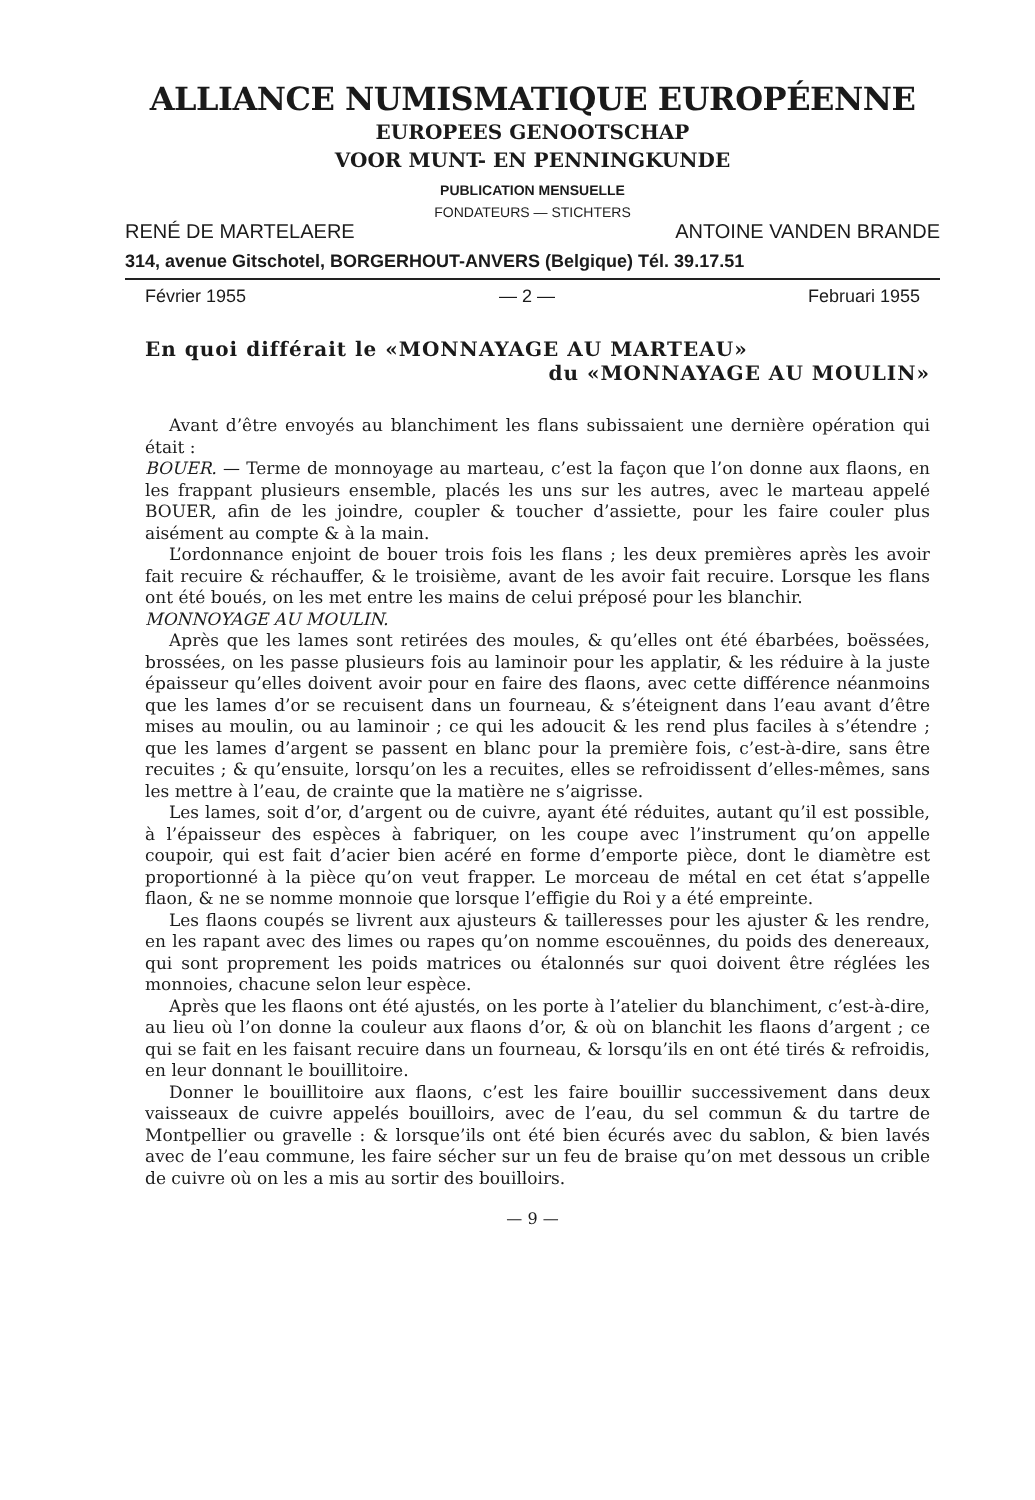ALLIANCE NUMISMATIQUE EUROPÉENNE
EUROPEES GENOOTSCHAP
VOOR MUNT- EN PENNINGKUNDE
PUBLICATION MENSUELLE
FONDATEURS — STICHTERS
RENÉ DE MARTELAERE ANTOINE VANDEN BRANDE
314, avenue Gitschotel, BORGERHOUT-ANVERS (Belgique) Tél. 39.17.51
Février 1955 — 2 — Februari 1955
En quoi différait le «MONNAYAGE AU MARTEAU»
du «MONNAYAGE AU MOULIN»
Avant d’être envoyés au blanchiment les flans subissaient une dernière opération qui était :
BOUER. — Terme de monnoyage au marteau, c’est la façon que l’on donne aux flaons, en les frappant plusieurs ensemble, placés les uns sur les autres, avec le marteau appelé BOUER, afin de les joindre, coupler & toucher d’assiette, pour les faire couler plus aisément au compte & à la main.
L’ordonnance enjoint de bouer trois fois les flans ; les deux premières après les avoir fait recuire & réchauffer, & le troisième, avant de les avoir fait recuire. Lorsque les flans ont été boués, on les met entre les mains de celui préposé pour les blanchir.
MONNOYAGE AU MOULIN.
Après que les lames sont retirées des moules, & qu’elles ont été ébarbées, boëssées, brossées, on les passe plusieurs fois au laminoir pour les applatir, & les réduire à la juste épaisseur qu’elles doivent avoir pour en faire des flaons, avec cette différence néanmoins que les lames d’or se recuisent dans un fourneau, & s’éteignent dans l’eau avant d’être mises au moulin, ou au laminoir ; ce qui les adoucit & les rend plus faciles à s’étendre ; que les lames d’argent se passent en blanc pour la première fois, c’est-à-dire, sans être recuites ; & qu’ensuite, lorsqu’on les a recuites, elles se refroidissent d’elles-mêmes, sans les mettre à l’eau, de crainte que la matière ne s’aigrisse.
Les lames, soit d’or, d’argent ou de cuivre, ayant été réduites, autant qu’il est possible, à l’épaisseur des espèces à fabriquer, on les coupe avec l’instrument qu’on appelle coupoir, qui est fait d’acier bien acéré en forme d’emporte pièce, dont le diamètre est proportionné à la pièce qu’on veut frapper. Le morceau de métal en cet état s’appelle flaon, & ne se nomme monnoie que lorsque l’effigie du Roi y a été empreinte.
Les flaons coupés se livrent aux ajusteurs & tailleresses pour les ajuster & les rendre, en les rapant avec des limes ou rapes qu’on nomme escouënnes, du poids des denereaux, qui sont proprement les poids matrices ou étalonnés sur quoi doivent être réglées les monnoies, chacune selon leur espèce.
Après que les flaons ont été ajustés, on les porte à l’atelier du blanchiment, c’est-à-dire, au lieu où l’on donne la couleur aux flaons d’or, & où on blanchit les flaons d’argent ; ce qui se fait en les faisant recuire dans un fourneau, & lorsqu’ils en ont été tirés & refroidis, en leur donnant le bouillitoire.
Donner le bouillitoire aux flaons, c’est les faire bouillir successivement dans deux vaisseaux de cuivre appelés bouilloirs, avec de l’eau, du sel commun & du tartre de Montpellier ou gravelle : & lorsque’ils ont été bien écurés avec du sablon, & bien lavés avec de l’eau commune, les faire sécher sur un feu de braise qu’on met dessous un crible de cuivre où on les a mis au sortir des bouilloirs.
— 9 —